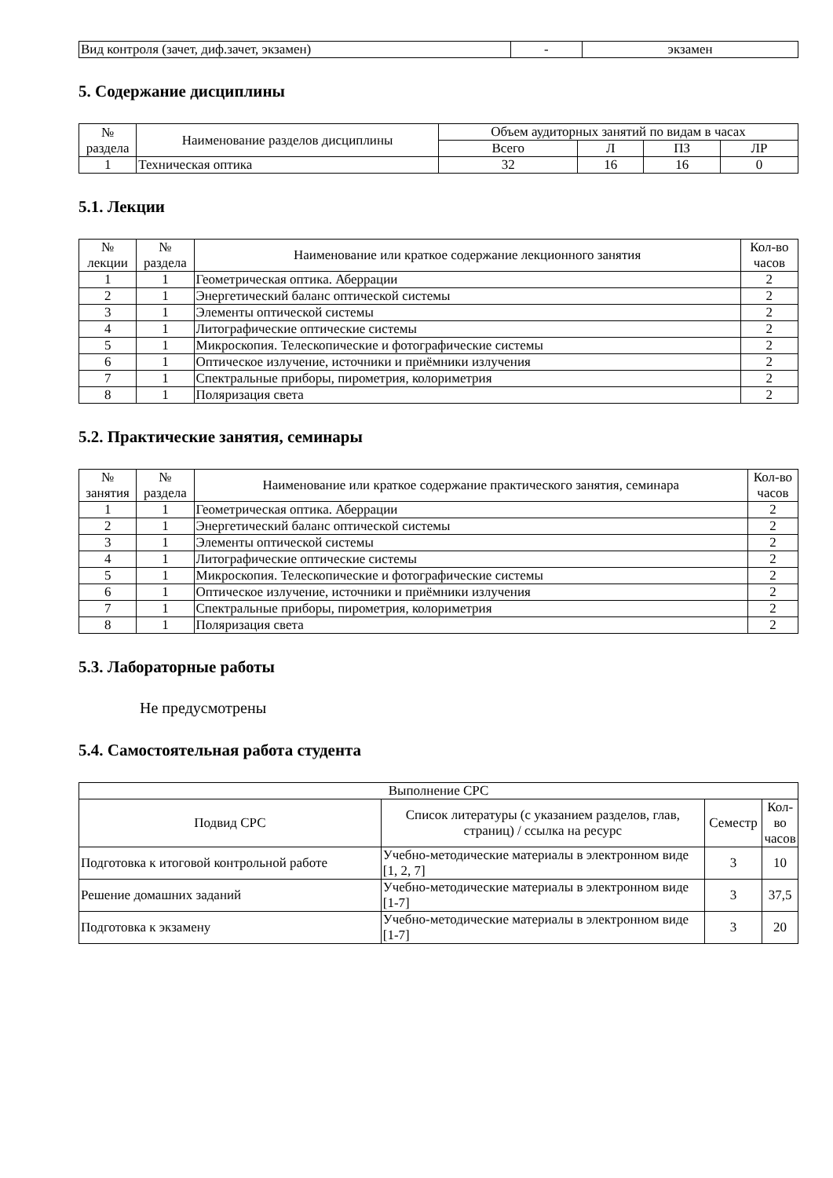| Вид контроля (зачет, диф.зачет, экзамен) | - | экзамен |
5. Содержание дисциплины
| № раздела | Наименование разделов дисциплины | Объем аудиторных занятий по видам в часах | | | |
| --- | --- | --- | --- | --- | --- |
| | | Всего | Л | ПЗ | ЛР |
| 1 | Техническая оптика | 32 | 16 | 16 | 0 |
5.1. Лекции
| № лекции | № раздела | Наименование или краткое содержание лекционного занятия | Кол-во часов |
| --- | --- | --- | --- |
| 1 | 1 | Геометрическая оптика. Аберрации | 2 |
| 2 | 1 | Энергетический баланс оптической системы | 2 |
| 3 | 1 | Элементы оптической системы | 2 |
| 4 | 1 | Литографические оптические системы | 2 |
| 5 | 1 | Микроскопия. Телескопические и фотографические системы | 2 |
| 6 | 1 | Оптическое излучение, источники и приёмники излучения | 2 |
| 7 | 1 | Спектральные приборы, пирометрия, колориметрия | 2 |
| 8 | 1 | Поляризация света | 2 |
5.2. Практические занятия, семинары
| № занятия | № раздела | Наименование или краткое содержание практического занятия, семинара | Кол-во часов |
| --- | --- | --- | --- |
| 1 | 1 | Геометрическая оптика. Аберрации | 2 |
| 2 | 1 | Энергетический баланс оптической системы | 2 |
| 3 | 1 | Элементы оптической системы | 2 |
| 4 | 1 | Литографические оптические системы | 2 |
| 5 | 1 | Микроскопия. Телескопические и фотографические системы | 2 |
| 6 | 1 | Оптическое излучение, источники и приёмники излучения | 2 |
| 7 | 1 | Спектральные приборы, пирометрия, колориметрия | 2 |
| 8 | 1 | Поляризация света | 2 |
5.3. Лабораторные работы
Не предусмотрены
5.4. Самостоятельная работа студента
| Выполнение СРС | | | |
| --- | --- | --- | --- |
| Подвид СРС | Список литературы (с указанием разделов, глав, страниц) / ссылка на ресурс | Семестр | Кол-во часов |
| Подготовка к итоговой контрольной работе | Учебно-методические материалы в электронном виде [1, 2, 7] | 3 | 10 |
| Решение домашних заданий | Учебно-методические материалы в электронном виде [1-7] | 3 | 37,5 |
| Подготовка к экзамену | Учебно-методические материалы в электронном виде [1-7] | 3 | 20 |